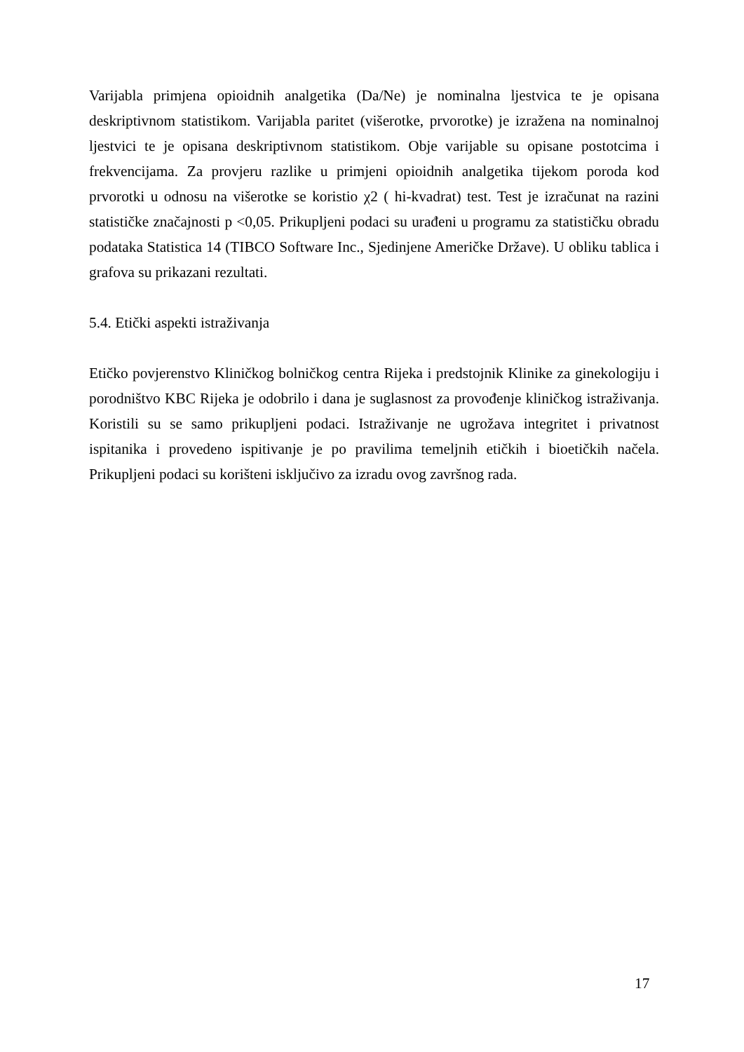Varijabla primjena opioidnih analgetika (Da/Ne) je nominalna ljestvica te je opisana deskriptivnom statistikom. Varijabla paritet (višerotke, prvorotke) je izražena na nominalnoj ljestvici te je opisana deskriptivnom statistikom. Obje varijable su opisane postotcima i frekvencijama. Za provjeru razlike u primjeni opioidnih analgetika tijekom poroda kod prvorotki u odnosu na višerotke se koristio χ2 ( hi-kvadrat) test. Test je izračunat na razini statističke značajnosti p <0,05. Prikupljeni podaci su urađeni u programu za statističku obradu podataka Statistica 14 (TIBCO Software Inc., Sjedinjene Američke Države). U obliku tablica i grafova su prikazani rezultati.
5.4. Etički aspekti istraživanja
Etičko povjerenstvo Kliničkog bolničkog centra Rijeka i predstojnik Klinike za ginekologiju i porodništvo KBC Rijeka je odobrilo i dana je suglasnost za provođenje kliničkog istraživanja. Koristili su se samo prikupljeni podaci. Istraživanje ne ugrožava integritet i privatnost ispitanika i provedeno ispitivanje je po pravilima temeljnih etičkih i bioetičkih načela. Prikupljeni podaci su korišteni isključivo za izradu ovog završnog rada.
17